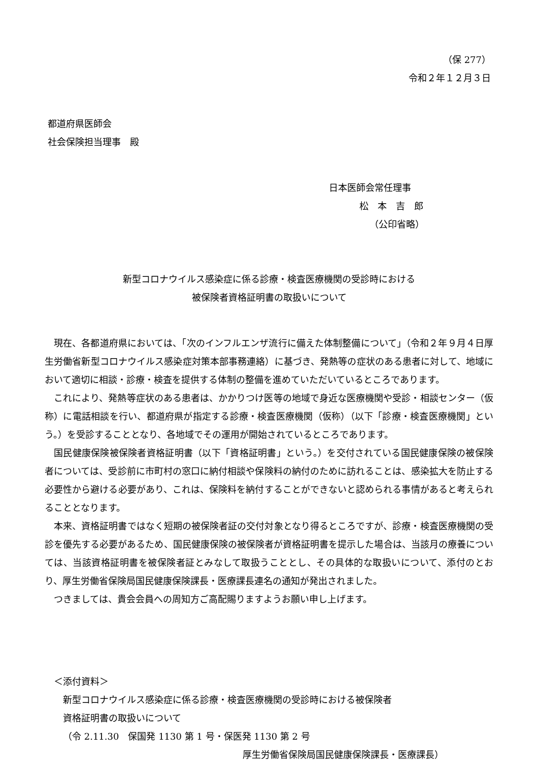（保 277）
令和２年１２月３日
都道府県医師会
社会保険担当理事　殿
日本医師会常任理事
松　本　吉　郎
（公印省略）
新型コロナウイルス感染症に係る診療・検査医療機関の受診時における
被保険者資格証明書の取扱いについて
現在、各都道府県においては、「次のインフルエンザ流行に備えた体制整備について」（令和２年９月４日厚生労働省新型コロナウイルス感染症対策本部事務連絡）に基づき、発熱等の症状のある患者に対して、地域において適切に相談・診療・検査を提供する体制の整備を進めていただいているところであります。
これにより、発熱等症状のある患者は、かかりつけ医等の地域で身近な医療機関や受診・相談センター（仮称）に電話相談を行い、都道府県が指定する診療・検査医療機関（仮称）（以下「診療・検査医療機関」という。）を受診することとなり、各地域でその運用が開始されているところであります。
国民健康保険被保険者資格証明書（以下「資格証明書」という。）を交付されている国民健康保険の被保険者については、受診前に市町村の窓口に納付相談や保険料の納付のために訪れることは、感染拡大を防止する必要性から避ける必要があり、これは、保険料を納付することができないと認められる事情があると考えられることとなります。
本来、資格証明書ではなく短期の被保険者証の交付対象となり得るところですが、診療・検査医療機関の受診を優先する必要があるため、国民健康保険の被保険者が資格証明書を提示した場合は、当該月の療養については、当該資格証明書を被保険者証とみなして取扱うこととし、その具体的な取扱いについて、添付のとおり、厚生労働省保険局国民健康保険課長・医療課長連名の通知が発出されました。
つきましては、貴会会員への周知方ご高配賜りますようお願い申し上げます。
＜添付資料＞
新型コロナウイルス感染症に係る診療・検査医療機関の受診時における被保険者
資格証明書の取扱いについて
（令 2.11.30　保国発 1130 第 1 号・保医発 1130 第 2 号
厚生労働省保険局国民健康保険課長・医療課長）